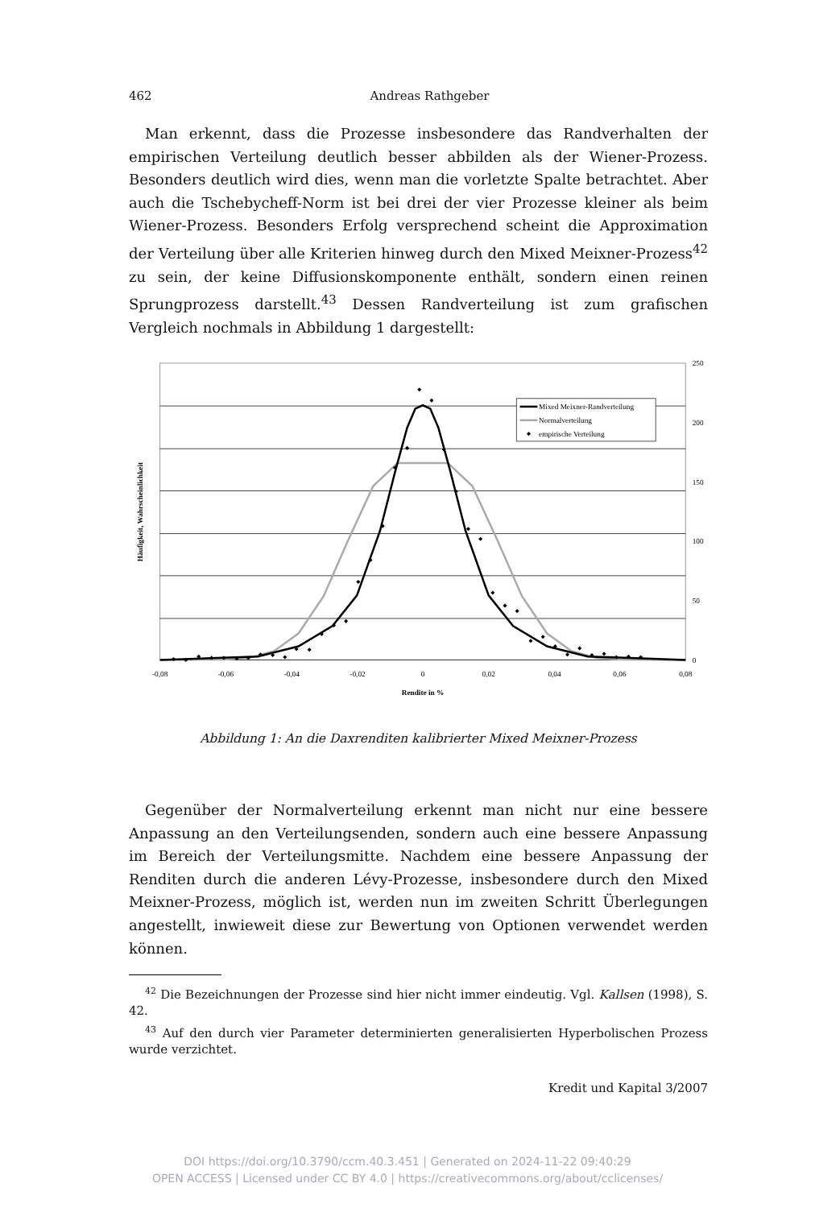462 Andreas Rathgeber
Man erkennt, dass die Prozesse insbesondere das Randverhalten der empirischen Verteilung deutlich besser abbilden als der Wiener-Prozess. Besonders deutlich wird dies, wenn man die vorletzte Spalte betrachtet. Aber auch die Tschebycheff-Norm ist bei drei der vier Prozesse kleiner als beim Wiener-Prozess. Besonders Erfolg versprechend scheint die Approximation der Verteilung über alle Kriterien hinweg durch den Mixed Meixner-Prozess<sup>42</sup> zu sein, der keine Diffusionskomponente enthält, sondern einen reinen Sprungprozess darstellt.<sup>43</sup> Dessen Randverteilung ist zum grafischen Vergleich nochmals in Abbildung 1 dargestellt:
Mixed Meixner-Randverteilung
Normalverteilung
empirische Verteilung
-0,08
-0,06
-0,04
-0,02
0
0,02
0,04
0,06
0,08
Rendite in %
250
200
150
100
50
0
Häufigkeit, Wahrscheinlichkeit
Abbildung 1: An die Daxrenditen kalibrierter Mixed Meixner-Prozess
Gegenüber der Normalverteilung erkennt man nicht nur eine bessere Anpassung an den Verteilungsenden, sondern auch eine bessere Anpassung im Bereich der Verteilungsmitte. Nachdem eine bessere Anpassung der Renditen durch die anderen Lévy-Prozesse, insbesondere durch den Mixed Meixner-Prozess, möglich ist, werden nun im zweiten Schritt Überlegungen angestellt, inwieweit diese zur Bewertung von Optionen verwendet werden können.
<sup>42</sup> Die Bezeichnungen der Prozesse sind hier nicht immer eindeutig. Vgl. Kallsen (1998), S. 42.
<sup>43</sup> Auf den durch vier Parameter determinierten generalisierten Hyperbolischen Prozess wurde verzichtet.
Kredit und Kapital 3/2007
DOI https://doi.org/10.3790/ccm.40.3.451 | Generated on 2024-11-22 09:40:29
OPEN ACCESS | Licensed under CC BY 4.0 | https://creativecommons.org/about/cclicenses/